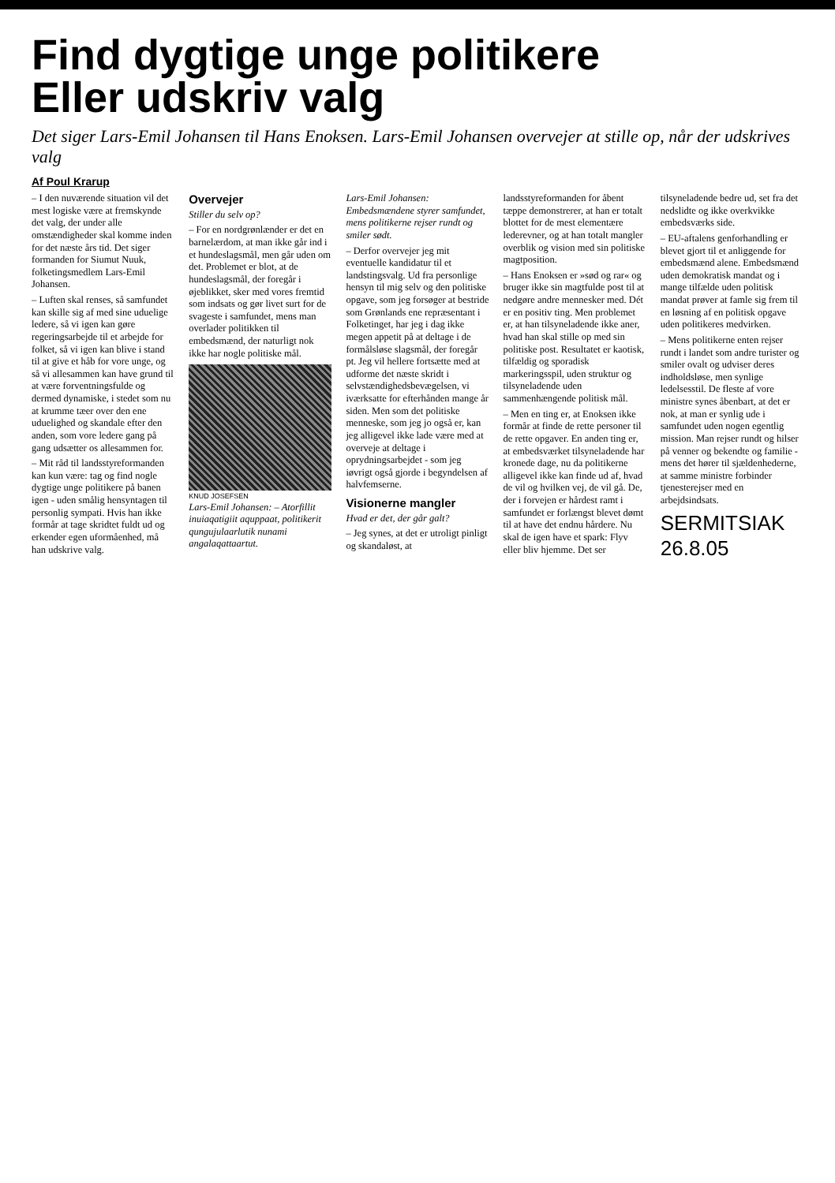Find dygtige unge politikere
Eller udskriv valg
Det siger Lars-Emil Johansen til Hans Enoksen. Lars-Emil Johansen overvejer at stille op, når der udskrives valg
Af Poul Krarup
– I den nuværende situation vil det mest logiske være at fremskynde det valg, der under alle omstændigheder skal komme inden for det næste års tid. Det siger formanden for Siumut Nuuk, folketingsmedlem Lars-Emil Johansen.
– Luften skal renses, så samfundet kan skille sig af med sine uduelige ledere, så vi igen kan gøre regeringsarbejde til et arbejde for folket, så vi igen kan blive i stand til at give et håb for vore unge, og så vi allesammen kan have grund til at være forventningsfulde og dermed dynamiske, i stedet som nu at krumme tæer over den ene uduelighed og skandale efter den anden, som vore ledere gang på gang udsætter os allesammen for.
– Mit råd til landsstyreformanden kan kun være: tag og find nogle dygtige unge politikere på banen igen - uden smålig hensyntagen til personlig sympati. Hvis han ikke formår at tage skridtet fuldt ud og erkender egen uformåenhed, må han udskrive valg.
Overvejer
Stiller du selv op?
– For en nordgrønlænder er det en barnelærdom, at man ikke går ind i et hundeslagsmål, men går uden om det. Problemet er blot, at de hundeslagsmål, der foregår i øjeblikket, sker med vores fremtid som indsats og gør livet surt for de svageste i samfundet, mens man overlader politikken til embedsmænd, der naturligt nok ikke har nogle politiske mål.
KNUD JOSEFSEN
Lars-Emil Johansen: – Atorfillit inuiaqatigiit aquppaat, politikerit qungujulaarlutik nunami angalaqattaartut.
Lars-Emil Johansen: Embedsmændene styrer samfundet, mens politikerne rejser rundt og smiler sødt.
– Derfor overvejer jeg mit eventuelle kandidatur til et landstingsvalg. Ud fra personlige hensyn til mig selv og den politiske opgave, som jeg forsøger at bestride som Grønlands ene repræsentant i Folketinget, har jeg i dag ikke megen appetit på at deltage i de formålsløse slagsmål, der foregår pt. Jeg vil hellere fortsætte med at udforme det næste skridt i selvstændighedsbevægelsen, vi iværksatte for efterhånden mange år siden. Men som det politiske menneske, som jeg jo også er, kan jeg alligevel ikke lade være med at overveje at deltage i oprydningsarbejdet - som jeg iøvrigt også gjorde i begyndelsen af halvfemserne.
Visionerne mangler
Hvad er det, der går galt?
– Jeg synes, at det er utroligt pinligt og skandaløst, at landsstyreformanden for åbent tæppe demonstrerer, at han er totalt blottet for de mest elementære ledere­vner, og at han totalt mangler overblik og vision med sin politiske magtposition.
– Hans Enoksen er »sød og rar« og bruger ikke sin magtfulde post til at nedgøre andre mennesker med. Dét er en positiv ting. Men problemet er, at han tilsynela­dende ikke aner, hvad han skal stille op med sin politiske post. Resultatet er kaotisk, tilfældig og sporadisk markeringsspil, uden struktur og tilsyneladende uden sammenhængende politisk mål.
– Men en ting er, at Enoksen ikke formår at finde de rette personer til de rette opgaver. En anden ting er, at embedsværket tilsyneladende har kronede dage, nu da politikerne alligevel ikke kan finde ud af, hvad de vil og hvilken vej, de vil gå. De, der i forvejen er hårdest ramt i samfundet er forlængst blevet dømt til at have det endnu hårdere. Nu skal de igen have et spark: Flyv eller bliv hjemme. Det ser tilsyneladende bedre ud, set fra det nedslidte og ikke overkvikke embedsværks side.
– EU-aftalens genforhandling er blevet gjort til et anliggende for embedsmænd alene. Embedsmænd uden demokratisk mandat og i mange tilfælde uden politisk mandat prøver at famle sig frem til en løsning af en politisk opgave uden politikeres medvirken.
– Mens politikerne enten rejser rundt i landet som andre turister og smiler ovalt og udviser deres indholdsløse, men synlige ledelsesstil. De fleste af vore ministre synes åbenbart, at det er nok, at man er synlig ude i samfundet uden nogen egentlig mission. Man rejser rundt og hilser på venner og bekendte og familie - mens det hører til sjældenhederne, at samme ministre forbinder tjenesterejser med en arbejdsindsats.
SERMITSIAK 26.8.05